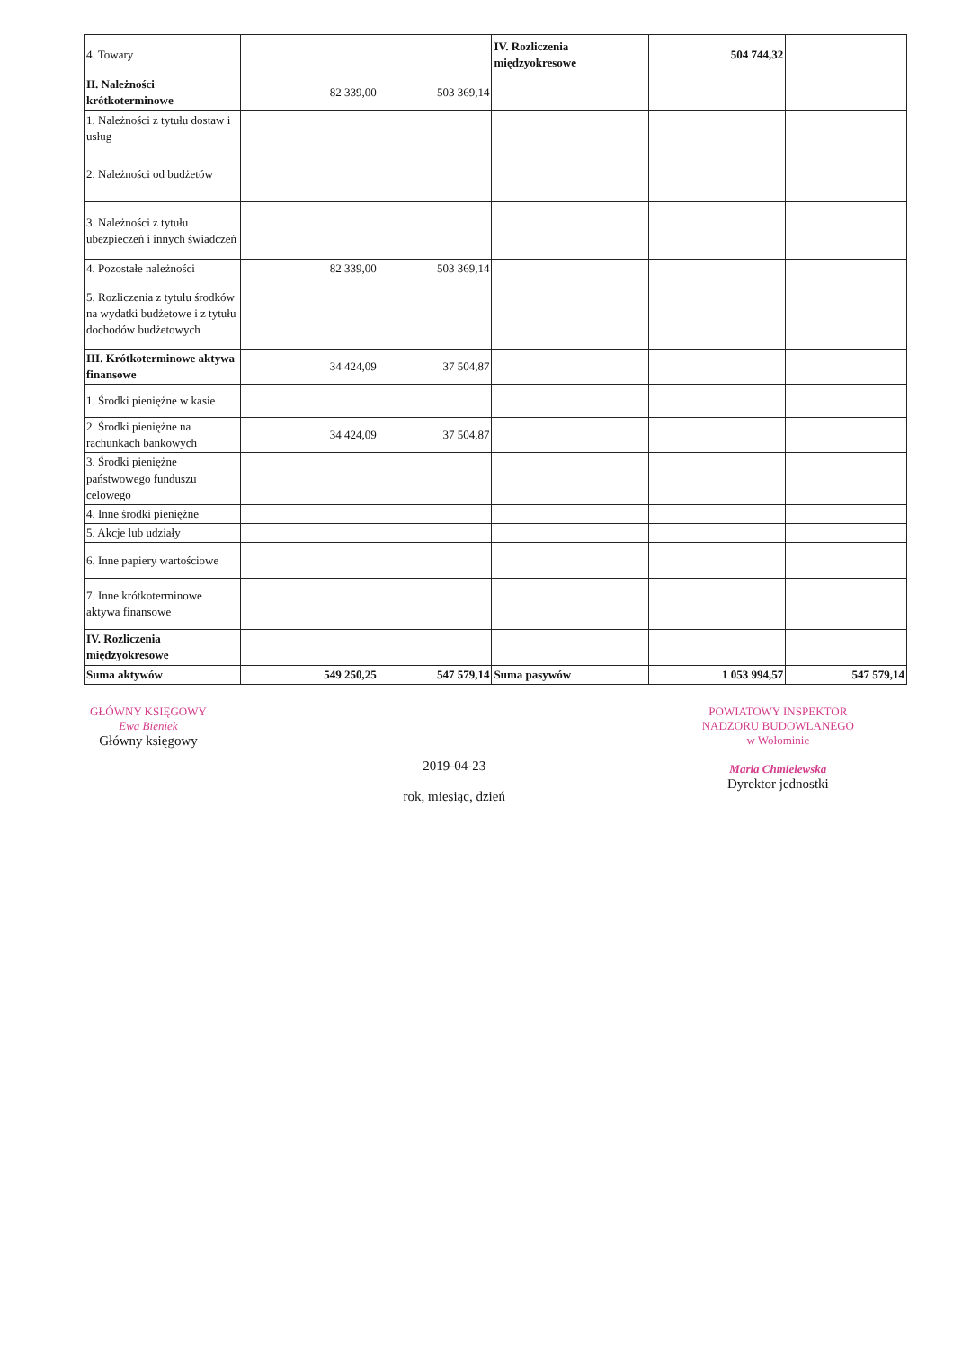| 4. Towary | | | IV. Rozliczenia międzyokresowe | 504 744,32 | |
| II. Należności krótkoterminowe | 82 339,00 | 503 369,14 | | | |
| 1. Należności z tytułu dostaw i usług | | | | | |
| 2. Należności od budżetów | | | | | |
| 3. Należności z tytułu ubezpieczeń i innych świadczeń | | | | | |
| 4. Pozostałe należności | 82 339,00 | 503 369,14 | | | |
| 5. Rozliczenia z tytułu środków na wydatki budżetowe i z tytułu dochodów budżetowych | | | | | |
| III. Krótkoterminowe aktywa finansowe | 34 424,09 | 37 504,87 | | | |
| 1. Środki pieniężne w kasie | | | | | |
| 2. Środki pieniężne na rachunkach bankowych | 34 424,09 | 37 504,87 | | | |
| 3. Środki pieniężne państwowego funduszu celowego | | | | | |
| 4. Inne środki pieniężne | | | | | |
| 5. Akcje lub udziały | | | | | |
| 6. Inne papiery wartościowe | | | | | |
| 7. Inne krótkoterminowe aktywa finansowe | | | | | |
| IV. Rozliczenia międzyokresowe | | | | | |
| Suma aktywów | 549 250,25 | 547 579,14 | Suma pasywów | 1 053 994,57 | 547 579,14 |
GŁÓWNY KSIĘGOWY
Ewa Bieniek
Główny księgowy
2019-04-23
rok, miesiąc, dzień
POWIATOWY INSPEKTOR
NADZORU BUDOWLANEGO
w Wołominie
Maria Chmielewska
Dyrektor jednostki